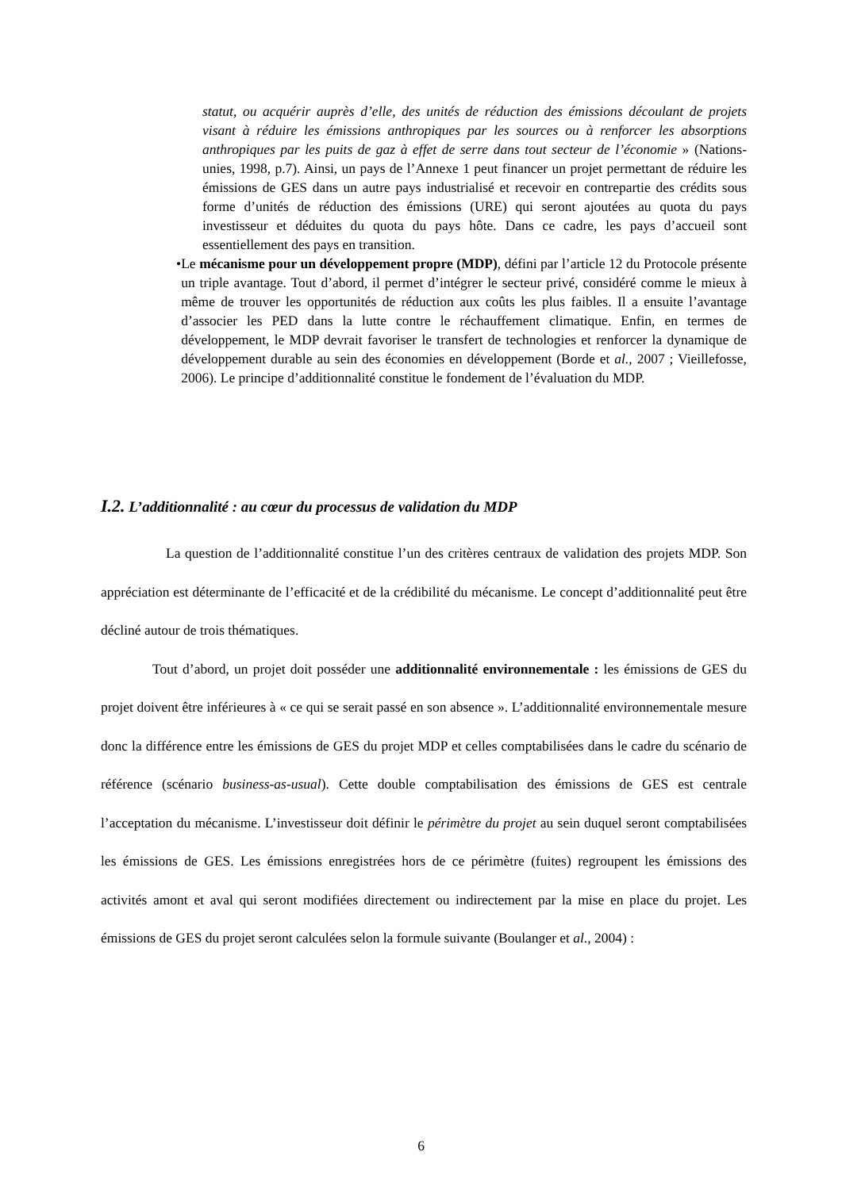statut, ou acquérir auprès d’elle, des unités de réduction des émissions découlant de projets visant à réduire les émissions anthropiques par les sources ou à renforcer les absorptions anthropiques par les puits de gaz à effet de serre dans tout secteur de l’économie » (Nations-unies, 1998, p.7). Ainsi, un pays de l’Annexe 1 peut financer un projet permettant de réduire les émissions de GES dans un autre pays industrialisé et recevoir en contrepartie des crédits sous forme d’unités de réduction des émissions (URE) qui seront ajoutées au quota du pays investisseur et déduites du quota du pays hôte. Dans ce cadre, les pays d’accueil sont essentiellement des pays en transition.
• Le mécanisme pour un développement propre (MDP), défini par l’article 12 du Protocole présente un triple avantage. Tout d’abord, il permet d’intégrer le secteur privé, considéré comme le mieux à même de trouver les opportunités de réduction aux coûts les plus faibles. Il a ensuite l’avantage d’associer les PED dans la lutte contre le réchauffement climatique. Enfin, en termes de développement, le MDP devrait favoriser le transfert de technologies et renforcer la dynamique de développement durable au sein des économies en développement (Borde et al., 2007 ; Vieillefosse, 2006). Le principe d’additionnalité constitue le fondement de l’évaluation du MDP.
I.2. L’additionnalité : au cœur du processus de validation du MDP
La question de l’additionnalité constitue l’un des critères centraux de validation des projets MDP. Son appréciation est déterminante de l’efficacité et de la crédibilité du mécanisme. Le concept d’additionnalité peut être décliné autour de trois thématiques.
Tout d’abord, un projet doit posséder une additionnalité environnementale : les émissions de GES du projet doivent être inférieures à « ce qui se serait passé en son absence ». L’additionnalité environnementale mesure donc la différence entre les émissions de GES du projet MDP et celles comptabilisées dans le cadre du scénario de référence (scénario business-as-usual). Cette double comptabilisation des émissions de GES est centrale l’acceptation du mécanisme. L’investisseur doit définir le périmètre du projet au sein duquel seront comptabilisées les émissions de GES. Les émissions enregistrées hors de ce périmètre (fuites) regroupent les émissions des activités amont et aval qui seront modifiées directement ou indirectement par la mise en place du projet. Les émissions de GES du projet seront calculées selon la formule suivante (Boulanger et al., 2004) :
6